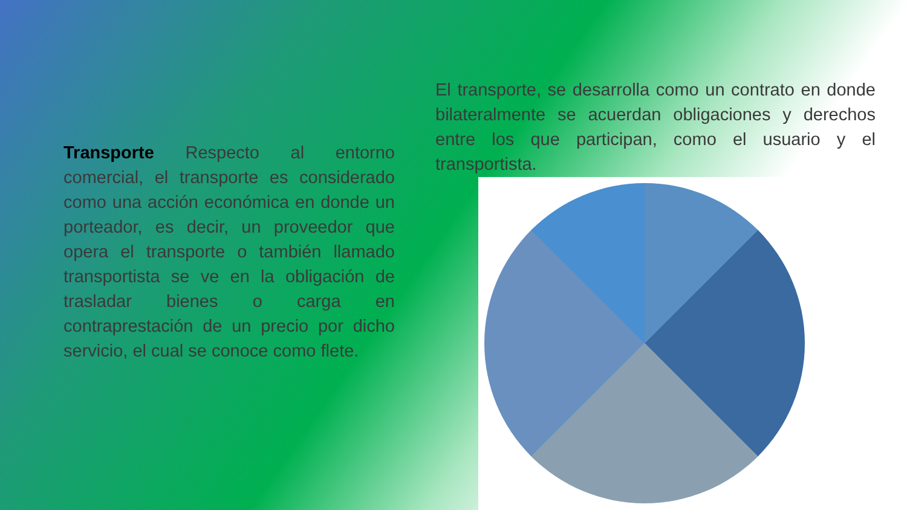Transporte Respecto al entorno comercial, el transporte es considerado como una acción económica en donde un porteador, es decir, un proveedor que opera el transporte o también llamado transportista se ve en la obligación de trasladar bienes o carga en contraprestación de un precio por dicho servicio, el cual se conoce como flete.
El transporte, se desarrolla como un contrato en donde bilateralmente se acuerdan obligaciones y derechos entre los que participan, como el usuario y el transportista.